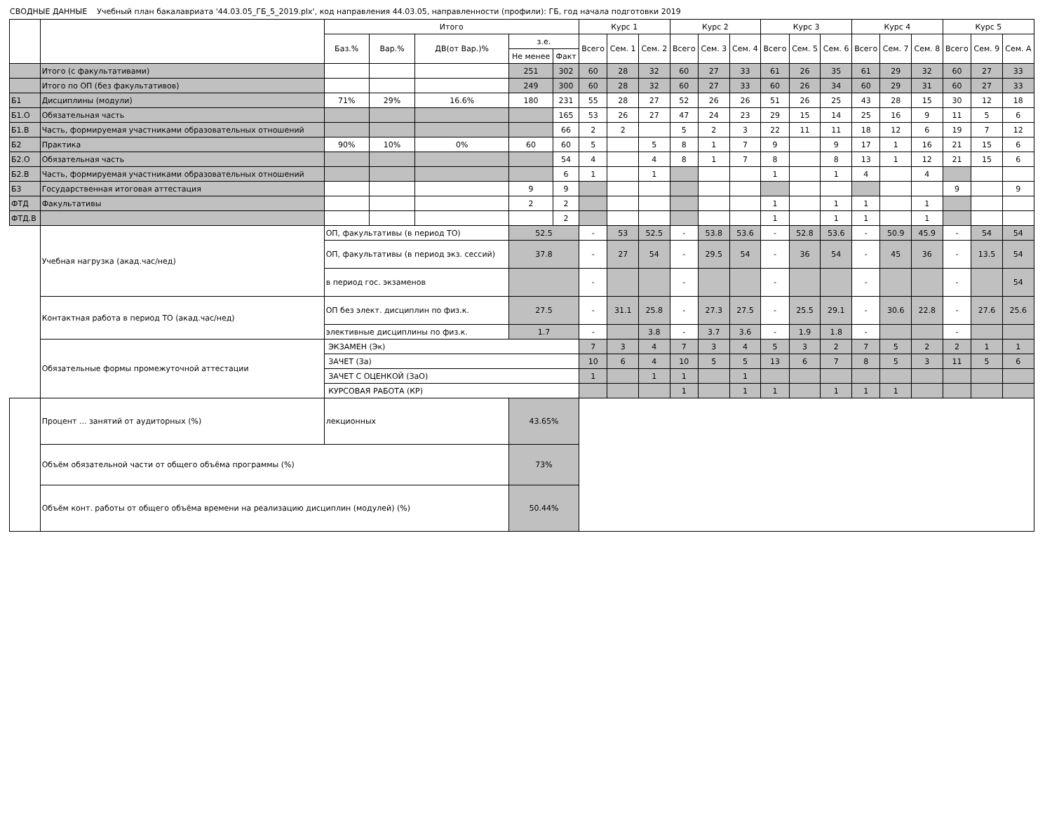СВОДНЫЕ ДАННЫЕ Учебный план бакалавриата '44.03.05_ГБ_5_2019.plx', код направления 44.03.05, направленности (профили): ГБ, год начала подготовки 2019
| | | Итого | | | | | Курс 1 | | | Курс 2 | | | Курс 3 | | | Курс 4 | | | Курс 5 | | |
| --- | --- | --- | --- | --- | --- | --- | --- | --- | --- | --- | --- | --- | --- | --- | --- | --- | --- | --- | --- | --- | --- |
| | | Баз.% | Вар.% | ДВ(от Вар.)% | з.е. | | Всего | Сем. 1 | Сем. 2 | Всего | Сем. 3 | Сем. 4 | Всего | Сем. 5 | Сем. 6 | Всего | Сем. 7 | Сем. 8 | Всего | Сем. 9 | Сем. A |
| | | | | | Не менее | Факт | | | | | | | | | | | | | | | |
| | Итого (с факультативами) | | | | 251 | 302 | 60 | 28 | 32 | 60 | 27 | 33 | 61 | 26 | 35 | 61 | 29 | 32 | 60 | 27 | 33 |
| | Итого по ОП (без факультативов) | | | | 249 | 300 | 60 | 28 | 32 | 60 | 27 | 33 | 60 | 26 | 34 | 60 | 29 | 31 | 60 | 27 | 33 |
| Б1 | Дисциплины (модули) | 71% | 29% | 16.6% | 180 | 231 | 55 | 28 | 27 | 52 | 26 | 26 | 51 | 26 | 25 | 43 | 28 | 15 | 30 | 12 | 18 |
| Б1.О | Обязательная часть | | | | | 165 | 53 | 26 | 27 | 47 | 24 | 23 | 29 | 15 | 14 | 25 | 16 | 9 | 11 | 5 | 6 |
| Б1.В | Часть, формируемая участниками образовательных отношений | | | | | 66 | 2 | 2 | | 5 | 2 | 3 | 22 | 11 | 11 | 18 | 12 | 6 | 19 | 7 | 12 |
| Б2 | Практика | 90% | 10% | 0% | 60 | 60 | 5 | | 5 | 8 | 1 | 7 | 9 | | 9 | 17 | 1 | 16 | 21 | 15 | 6 |
| Б2.О | Обязательная часть | | | | | 54 | 4 | | 4 | 8 | 1 | 7 | 8 | | 8 | 13 | 1 | 12 | 21 | 15 | 6 |
| Б2.В | Часть, формируемая участниками образовательных отношений | | | | | 6 | 1 | | 1 | | | | 1 | | 1 | 4 | | 4 | | | |
| Б3 | Государственная итоговая аттестация | | | | 9 | 9 | | | | | | | | | | | | | 9 | | 9 |
| ФТД | Факультативы | | | | 2 | 2 | | | | | | | 1 | | 1 | 1 | | 1 | | | |
| ФТД.В | | | | | | 2 | | | | | | | 1 | | 1 | 1 | | 1 | | | |
| | Учебная нагрузка (акад.час/нед) | ОП, факультативы (в период ТО) | | | 52.5 | | - | 53 | 52.5 | - | 53.8 | 53.6 | - | 52.8 | 53.6 | - | 50.9 | 45.9 | - | 54 | 54 |
| | | ОП, факультативы (в период экз. сессий) | | | 37.8 | | - | 27 | 54 | - | 29.5 | 54 | - | 36 | 54 | - | 45 | 36 | - | 13.5 | 54 |
| | | в период гос. экзаменов | | | | | - | | | - | | | - | | | - | | | - | | 54 |
| | Контактная работа в период ТО (акад.час/нед) | ОП без элект. дисциплин по физ.к. | | | 27.5 | | - | 31.1 | 25.8 | - | 27.3 | 27.5 | - | 25.5 | 29.1 | - | 30.6 | 22.8 | - | 27.6 | 25.6 |
| | | элективные дисциплины по физ.к. | | | 1.7 | | - | | 3.8 | - | 3.7 | 3.6 | - | 1.9 | 1.8 | - | | | - | | |
| | Обязательные формы промежуточной аттестации | ЭКЗАМЕН (Эк) | | | | | 7 | 3 | 4 | 7 | 3 | 4 | 5 | 3 | 2 | 7 | 5 | 2 | 2 | 1 | 1 |
| | | ЗАЧЕТ (За) | | | | | 10 | 6 | 4 | 10 | 5 | 5 | 13 | 6 | 7 | 8 | 5 | 3 | 11 | 5 | 6 |
| | | ЗАЧЕТ С ОЦЕНКОЙ (ЗаО) | | | | | 1 | | 1 | 1 | | 1 | | | | | | | | | |
| | | КУРСОВАЯ РАБОТА (КР) | | | | | | | | 1 | | 1 | 1 | | 1 | 1 | 1 | | | | |
| | Процент ... занятий от аудиторных (%) | лекционных | | | 43.65% | | | | | | | | | | | | | | | | |
| | Объём обязательной части от общего объёма программы (%) | | | | 73% | | | | | | | | | | | | | | | | |
| | Объём конт. работы от общего объёма времени на реализацию дисциплин (модулей) (%) | | | | 50.44% | | | | | | | | | | | | | | | | |